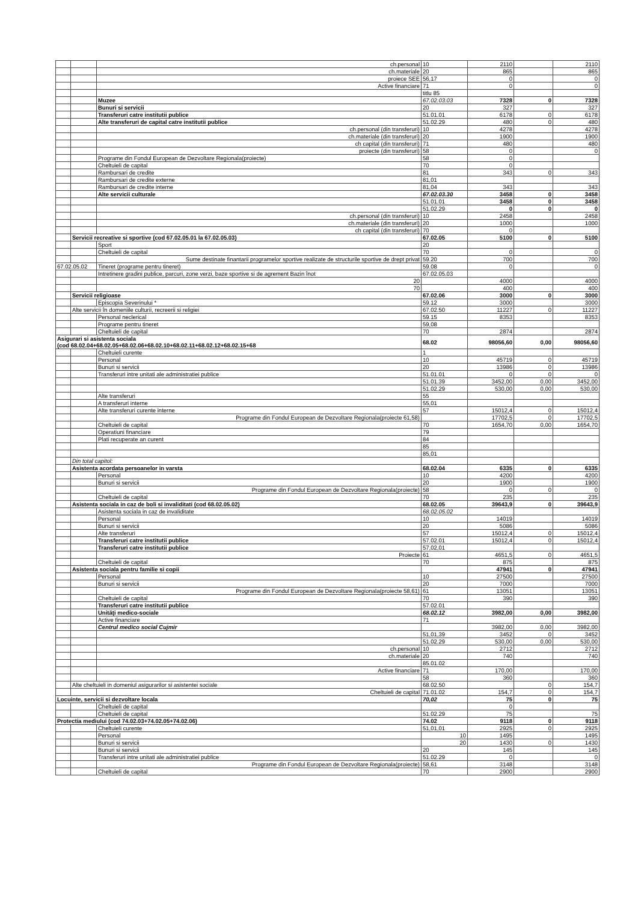| | | ch.personal | 10 | 2110 | | 2110 |
| | | ch.materiale | 20 | 865 | | 865 |
| | | proiece SEE | 56,17 | 0 | | 0 |
| | | Active financiare | 71 | 0 | | 0 |
| | | | titlu 85 | | | |
| | | Muzee | 67.02.03.03 | 7328 | 0 | 7328 |
| | | Bunuri si servicii | 20 | 327 | | 327 |
| | | Transferuri catre institutii publice | 51.01.01 | 6178 | 0 | 6178 |
| | | Alte transferuri de capital catre institutii publice | 51.02.29 | 480 | 0 | 480 |
| | | ch.personal (din transferuri) | 10 | 4278 | | 4278 |
| | | ch.materiale (din transferuri) | 20 | 1900 | | 1900 |
| | | ch capital (din transferuri) | 71 | 480 | | 480 |
| | | proiecte (din transferuri) | 58 | 0 | | 0 |
| | | Programe din Fondul European de Dezvoltare Regionala(proiecte) | 58 | 0 | | |
| | | Cheltuieli de capital | 70 | 0 | | |
| | | Rambursari de credite | 81 | 343 | 0 | 343 |
| | | Rambursari de credite externe | 81,01 | | | |
| | | Rambursari de credite interne | 81,04 | 343 | | 343 |
| | | Alte servicii culturale | 67.02.03.30 | 3458 | 0 | 3458 |
| | | | 51.01.01 | 3458 | 0 | 3458 |
| | | | 51.02.29 | 0 | 0 | 0 |
| | | ch.personal (din transferuri) | 10 | 2458 | | 2458 |
| | | ch.materiale (din transferuri) | 20 | 1000 | | 1000 |
| | | ch capital (din transferuri) | 70 | 0 | | |
| | Servicii recreative si sportive (cod 67.02.05.01 la 67.02.05.03) | | 67.02.05 | 5100 | 0 | 5100 |
| | | Sport | 20 | | | |
| | | Cheltuieli de capital | 70 | 0 | | 0 |
| | | Sume destinate finantarii programelor sportive realizate de structurile sportive de drept privat | 59.20 | 700 | | 700 |
| 67.02.05.02 | | Tineret (programe pentru tineret) | 59.08 | 0 | | 0 |
| | | Intretinere gradini publice, parcuri, zone verzi, baze sportive si de agrement Bazin înot | 67.02.05.03 | | | |
| | | 20 | | 4000 | | 4000 |
| | | 70 | | 400 | | 400 |
| | Servicii religioase | | 67.02.06 | 3000 | 0 | 3000 |
| | | Episcopia Severinului * | 59.12 | 3000 | | 3000 |
| | Alte servicii în domeniile culturii, recreerii si religiei | | 67.02.50 | 11227 | 0 | 11227 |
| | | Personal neclerical | 59.15 | 8353 | | 8353 |
| | | Programe pentru tineret | 59,08 | | | |
| | | Cheltuieli de capital | 70 | 2874 | | 2874 |
| Asigurari si asistenta sociala (cod 68.02.04+68.02.05+68.02.06+68.02.10+68.02.11+68.02.12+68.02.15+68 | | | 68.02 | 98056,60 | 0,00 | 98056,60 |
| | | Cheltuieli curente | 1 | | | |
| | | Personal | 10 | 45719 | 0 | 45719 |
| | | Bunuri si servicii | 20 | 13986 | 0 | 13986 |
| | | Transferuri intre unitati ale administratiei publice | 51.01.01 | 0 | 0 | 0 |
| | | | 51.01.39 | 3452,00 | 0,00 | 3452,00 |
| | | | 51.02.29 | 530,00 | 0,00 | 530,00 |
| | | Alte transferuri | 55 | | | |
| | | A transferuri interne | 55,01 | | | |
| | | Alte transferuri curente interne | 57 | 15012,4 | 0 | 15012,4 |
| | | Programe din Fondul European de Dezvoltare Regionala(proiecte 61,58) | | 17702,5 | 0 | 17702,5 |
| | | Cheltuieli de capital | 70 | 1654,70 | 0,00 | 1654,70 |
| | | Operatiuni financiare | 79 | | | |
| | | Plati recuperate an curent | 84 | | | |
| | | | 85 | | | |
| | | | 85,01 | | | |
| | Din total capitol: | | | | | |
| | Asistenta acordata persoanelor in varsta | | 68.02.04 | 6335 | 0 | 6335 |
| | | Personal | 10 | 4200 | | 4200 |
| | | Bunuri si servicii | 20 | 1900 | | 1900 |
| | | Programe din Fondul European de Dezvoltare Regionala(proiecte) | 58 | 0 | 0 | 0 |
| | | Cheltuieli de capital | 70 | 235 | | 235 |
| | Asistenta sociala in caz de boli si invaliditati (cod 68.02.05.02) | | 68.02.05 | 39643,9 | 0 | 39643,9 |
| | | Asistenta sociala in caz de invaliditate | 68.02.05.02 | | | |
| | | Personal | 10 | 14019 | | 14019 |
| | | Bunuri si servicii | 20 | 5086 | | 5086 |
| | | Alte transferuri | 57 | 15012,4 | 0 | 15012,4 |
| | | Transferuri catre institutii publice | 57.02.01 | 15012,4 | 0 | 15012,4 |
| | | Transferuri catre institutii publice | 57,02,01 | | | |
| | | Proiecte | 61 | 4651,5 | 0 | 4651,5 |
| | | Cheltuieli de capital | 70 | 875 | | 875 |
| | Asistenta sociala pentru familie si copii | | | 47941 | 0 | 47941 |
| | | Personal | 10 | 27500 | | 27500 |
| | | Bunuri si servicii | 20 | 7000 | | 7000 |
| | | Programe din Fondul European de Dezvoltare Regionala(proiecte 58,61) | 61 | 13051 | | 13051 |
| | | Cheltuieli de capital | 70 | 390 | | 390 |
| | | Transferuri catre institutii publice | 57.02.01 | | | |
| | | Unităţi medico-sociale | 68.02.12 | 3982,00 | 0,00 | 3982,00 |
| | | Active financiare | 71 | | | |
| | | Centrul medico social Cujmir | | 3982,00 | 0,00 | 3982,00 |
| | | | 51,01,39 | 3452 | 0 | 3452 |
| | | | 51.02.29 | 530,00 | 0,00 | 530,00 |
| | | ch.personal | 10 | 2712 | | 2712 |
| | | ch.materiale | 20 | 740 | | 740 |
| | | | 85.01.02 | | | |
| | | Active financiare | 71 | 170,00 | | 170,00 |
| | | | 58 | 360 | | 360 |
| | Alte cheltuieli in domeniul asigurarilor si asistentei sociale | | 68.02.50 | | 0 | 154,7 |
| | | Cheltuieli de capital | 71.01.02 | 154,7 | 0 | 154,7 |
| Locuinte, servicii si dezvoltare locala | | | 70,02 | 75 | 0 | 75 |
| | | Cheltuieli de capital | | 0 | | |
| | | Cheltuieli de capital | 51.02.29 | 75 | | 75 |
| Protectia mediului (cod 74.02.03+74.02.05+74.02.06) | | | 74.02 | 9118 | 0 | 9118 |
| | | Cheltuieli curente | 51,01,01 | 2925 | 0 | 2925 |
| | | Personal | 10 | 1495 | | 1495 |
| | | Bunuri si servicii | 20 | 1430 | 0 | 1430 |
| | | Bunuri si servicii | 20 | 145 | | 145 |
| | | Transferuri intre unitati ale administratiei publice | 51.02.29 | 0 | | 0 |
| | | Programe din Fondul European de Dezvoltare Regionala(proiecte) | 58,61 | 3148 | | 3148 |
| | | Cheltuieli de capital | 70 | 2900 | | 2900 |